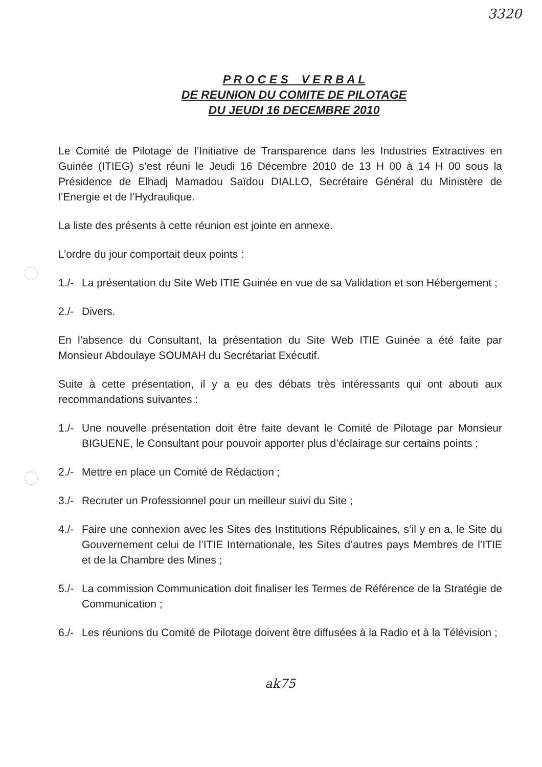3320
P R O C E S V E R B A L
DE REUNION DU COMITE DE PILOTAGE
DU JEUDI 16 DECEMBRE 2010
Le Comité de Pilotage de l’Initiative de Transparence dans les Industries Extractives en Guinée (ITIEG) s’est réuni le Jeudi 16 Décembre 2010 de 13 H 00 à 14 H 00 sous la Présidence de Elhadj Mamadou Saïdou DIALLO, Secrétaire Général du Ministère de l’Energie et de l’Hydraulique.
La liste des présents à cette réunion est jointe en annexe.
L’ordre du jour comportait deux points :
1./- La présentation du Site Web ITIE Guinée en vue de sa Validation et son Hébergement ;
2./- Divers.
En l’absence du Consultant, la présentation du Site Web ITIE Guinée a été faite par Monsieur Abdoulaye SOUMAH du Secrétariat Exécutif.
Suite à cette présentation, il y a eu des débats très intéressants qui ont abouti aux recommandations suivantes :
1./- Une nouvelle présentation doit être faite devant le Comité de Pilotage par Monsieur BIGUENE, le Consultant pour pouvoir apporter plus d’éclairage sur certains points ;
2./- Mettre en place un Comité de Rédaction ;
3./- Recruter un Professionnel pour un meilleur suivi du Site ;
4./- Faire une connexion avec les Sites des Institutions Républicaines, s’il y en a, le Site du Gouvernement celui de l’ITIE Internationale, les Sites d’autres pays Membres de l’ITIE et de la Chambre des Mines ;
5./- La commission Communication doit finaliser les Termes de Référence de la Stratégie de Communication ;
6./- Les réunions du Comité de Pilotage doivent être diffusées à la Radio et à la Télévision ;
ak75